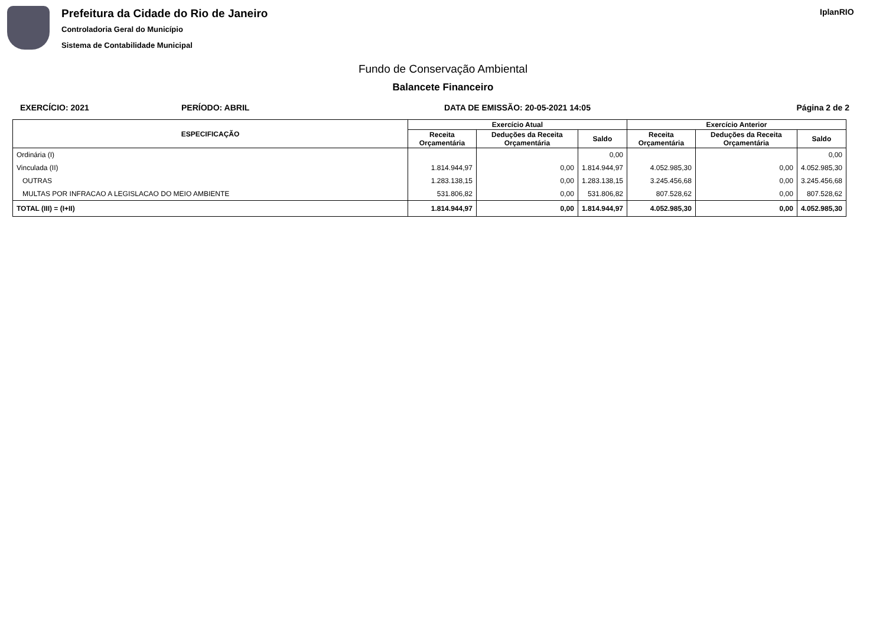Prefeitura da Cidade do Rio de Janeiro
Controladoria Geral do Município
Sistema de Contabilidade Municipal
IplanRIO
Fundo de Conservação Ambiental
Balancete Financeiro
EXERCÍCIO: 2021 PERÍODO: ABRIL DATA DE EMISSÃO: 20-05-2021 14:05 Página 2 de 2
| ESPECIFICAÇÃO | Exercício Atual | | | Exercício Anterior | | |
| --- | --- | --- | --- | --- | --- | --- |
| | Receita Orçamentária | Deduções da Receita Orçamentária | Saldo | Receita Orçamentária | Deduções da Receita Orçamentária | Saldo |
| Ordinária (I) | | | 0,00 | | | 0,00 |
| Vinculada (II) | 1.814.944,97 | 0,00 | 1.814.944,97 | 4.052.985,30 | 0,00 | 4.052.985,30 |
| OUTRAS | 1.283.138,15 | 0,00 | 1.283.138,15 | 3.245.456,68 | 0,00 | 3.245.456,68 |
| MULTAS POR INFRACAO A LEGISLACAO DO MEIO AMBIENTE | 531.806,82 | 0,00 | 531.806,82 | 807.528,62 | 0,00 | 807.528,62 |
| TOTAL (III) = (I+II) | 1.814.944,97 | 0,00 | 1.814.944,97 | 4.052.985,30 | 0,00 | 4.052.985,30 |